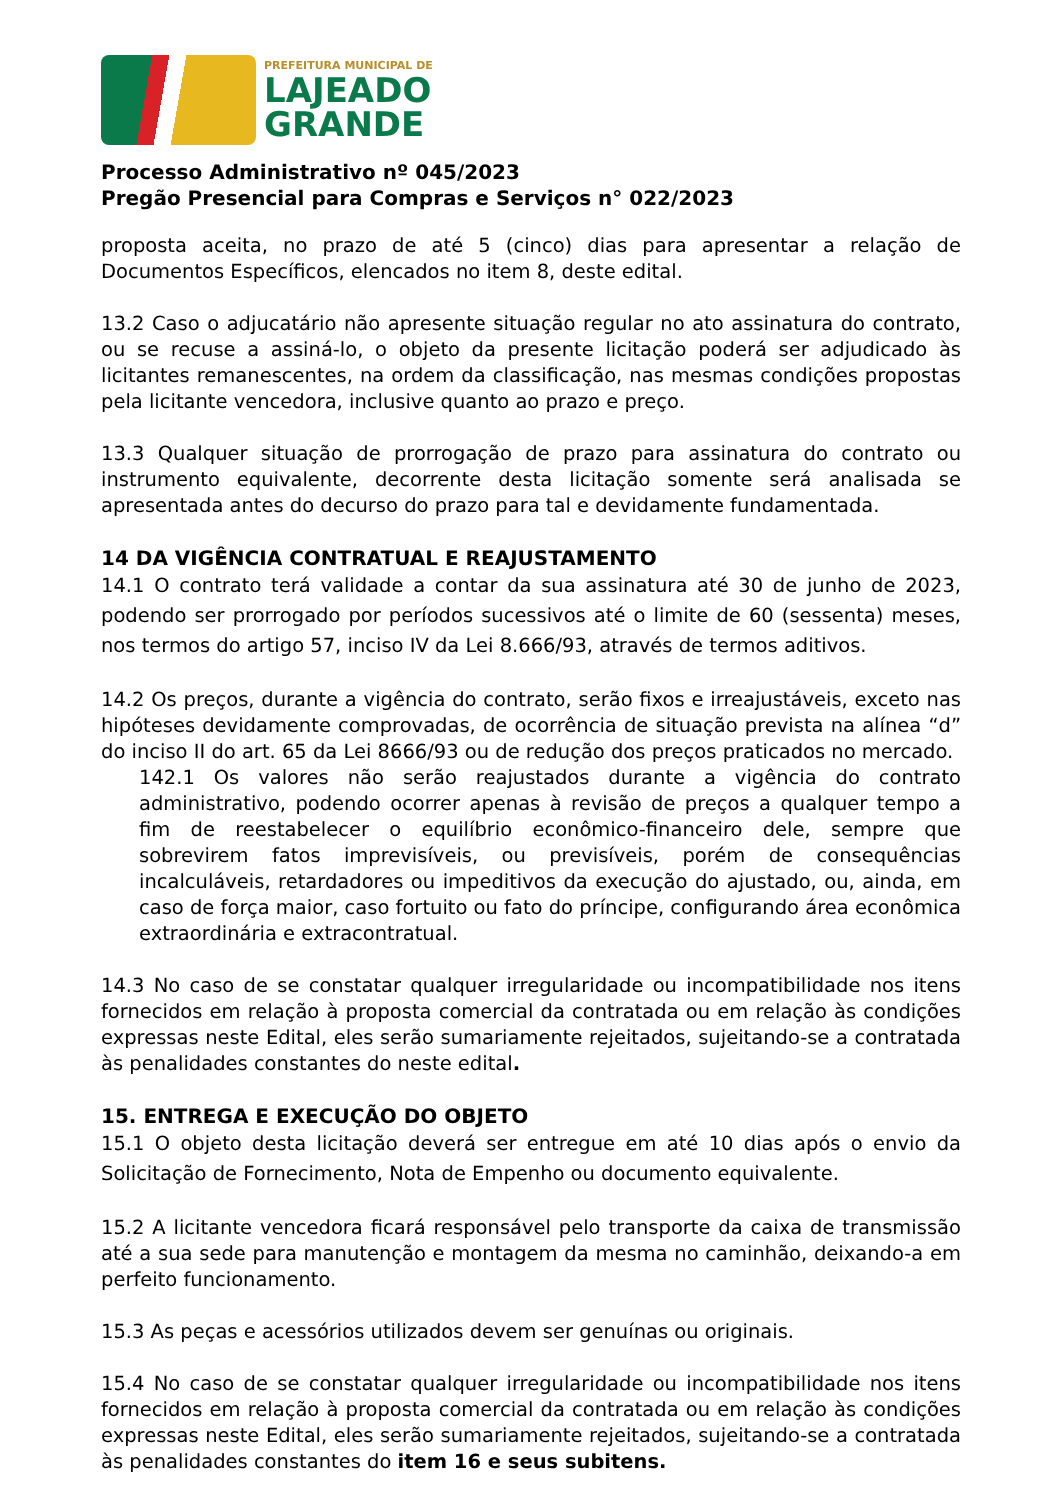PREFEITURA MUNICIPAL DE
LAJEADO
GRANDE
Processo Administrativo nº 045/2023
Pregão Presencial para Compras e Serviços n° 022/2023
proposta aceita, no prazo de até 5 (cinco) dias para apresentar a relação de Documentos Específicos, elencados no item 8, deste edital.
13.2 Caso o adjucatário não apresente situação regular no ato assinatura do contrato, ou se recuse a assiná-lo, o objeto da presente licitação poderá ser adjudicado às licitantes remanescentes, na ordem da classificação, nas mesmas condições propostas pela licitante vencedora, inclusive quanto ao prazo e preço.
13.3 Qualquer situação de prorrogação de prazo para assinatura do contrato ou instrumento equivalente, decorrente desta licitação somente será analisada se apresentada antes do decurso do prazo para tal e devidamente fundamentada.
14 DA VIGÊNCIA CONTRATUAL E REAJUSTAMENTO
14.1 O contrato terá validade a contar da sua assinatura até 30 de junho de 2023, podendo ser prorrogado por períodos sucessivos até o limite de 60 (sessenta) meses, nos termos do artigo 57, inciso IV da Lei 8.666/93, através de termos aditivos.
14.2 Os preços, durante a vigência do contrato, serão fixos e irreajustáveis, exceto nas hipóteses devidamente comprovadas, de ocorrência de situação prevista na alínea “d” do inciso II do art. 65 da Lei 8666/93 ou de redução dos preços praticados no mercado.
142.1 Os valores não serão reajustados durante a vigência do contrato administrativo, podendo ocorrer apenas à revisão de preços a qualquer tempo a fim de reestabelecer o equilíbrio econômico-financeiro dele, sempre que sobrevirem fatos imprevisíveis, ou previsíveis, porém de consequências incalculáveis, retardadores ou impeditivos da execução do ajustado, ou, ainda, em caso de força maior, caso fortuito ou fato do príncipe, configurando área econômica extraordinária e extracontratual.
14.3 No caso de se constatar qualquer irregularidade ou incompatibilidade nos itens fornecidos em relação à proposta comercial da contratada ou em relação às condições expressas neste Edital, eles serão sumariamente rejeitados, sujeitando-se a contratada às penalidades constantes do neste edital.
15. ENTREGA E EXECUÇÃO DO OBJETO
15.1 O objeto desta licitação deverá ser entregue em até 10 dias após o envio da Solicitação de Fornecimento, Nota de Empenho ou documento equivalente.
15.2 A licitante vencedora ficará responsável pelo transporte da caixa de transmissão até a sua sede para manutenção e montagem da mesma no caminhão, deixando-a em perfeito funcionamento.
15.3 As peças e acessórios utilizados devem ser genuínas ou originais.
15.4 No caso de se constatar qualquer irregularidade ou incompatibilidade nos itens fornecidos em relação à proposta comercial da contratada ou em relação às condições expressas neste Edital, eles serão sumariamente rejeitados, sujeitando-se a contratada às penalidades constantes do item 16 e seus subitens.